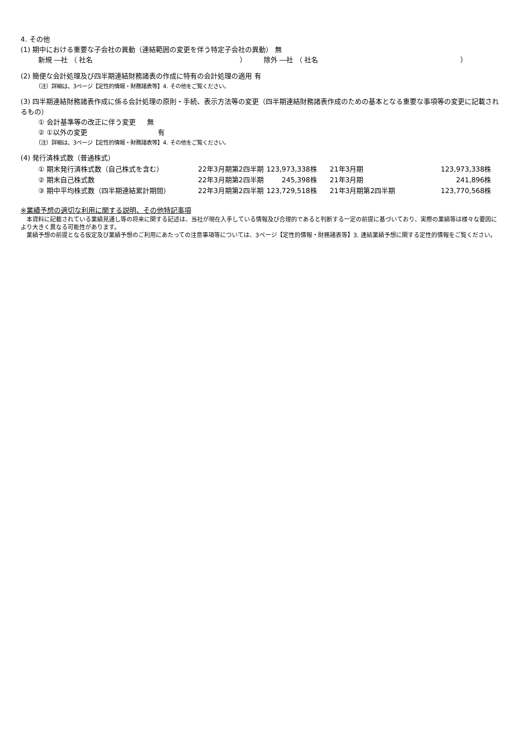4. その他
(1) 期中における重要な子会社の異動（連結範囲の変更を伴う特定子会社の異動） 無
新規 ―社 （ 社名 ） 除外 ―社 （ 社名 ）
(2) 簡便な会計処理及び四半期連結財務諸表の作成に特有の会計処理の適用 有
（注）詳細は、3ページ【定性的情報・財務諸表等】4. その他をご覧ください。
(3) 四半期連結財務諸表作成に係る会計処理の原則・手続、表示方法等の変更（四半期連結財務諸表作成のための基本となる重要な事項等の変更に記載されるもの）
① 会計基準等の改正に伴う変更 　 無
② ①以外の変更 有
（注）詳細は、3ページ【定性的情報・財務諸表等】4. その他をご覧ください。
(4) 発行済株式数（普通株式）
| ① 期末発行済株式数（自己株式を含む） | 22年3月期第2四半期 | 123,973,338株 | 21年3月期 | 123,973,338株 |
| ② 期末自己株式数 | 22年3月期第2四半期 | 245,398株 | 21年3月期 | 241,896株 |
| ③ 期中平均株式数（四半期連結累計期間） | 22年3月期第2四半期 | 123,729,518株 | 21年3月期第2四半期 | 123,770,568株 |
※業績予想の適切な利用に関する説明、その他特記事項
　本資料に記載されている業績見通し等の将来に関する記述は、当社が現在入手している情報及び合理的であると判断する一定の前提に基づいており、実際の業績等は様々な要因により大きく異なる可能性があります。
　業績予想の前提となる仮定及び業績予想のご利用にあたっての注意事項等については、3ページ【定性的情報・財務諸表等】3. 連結業績予想に関する定性的情報をご覧ください。